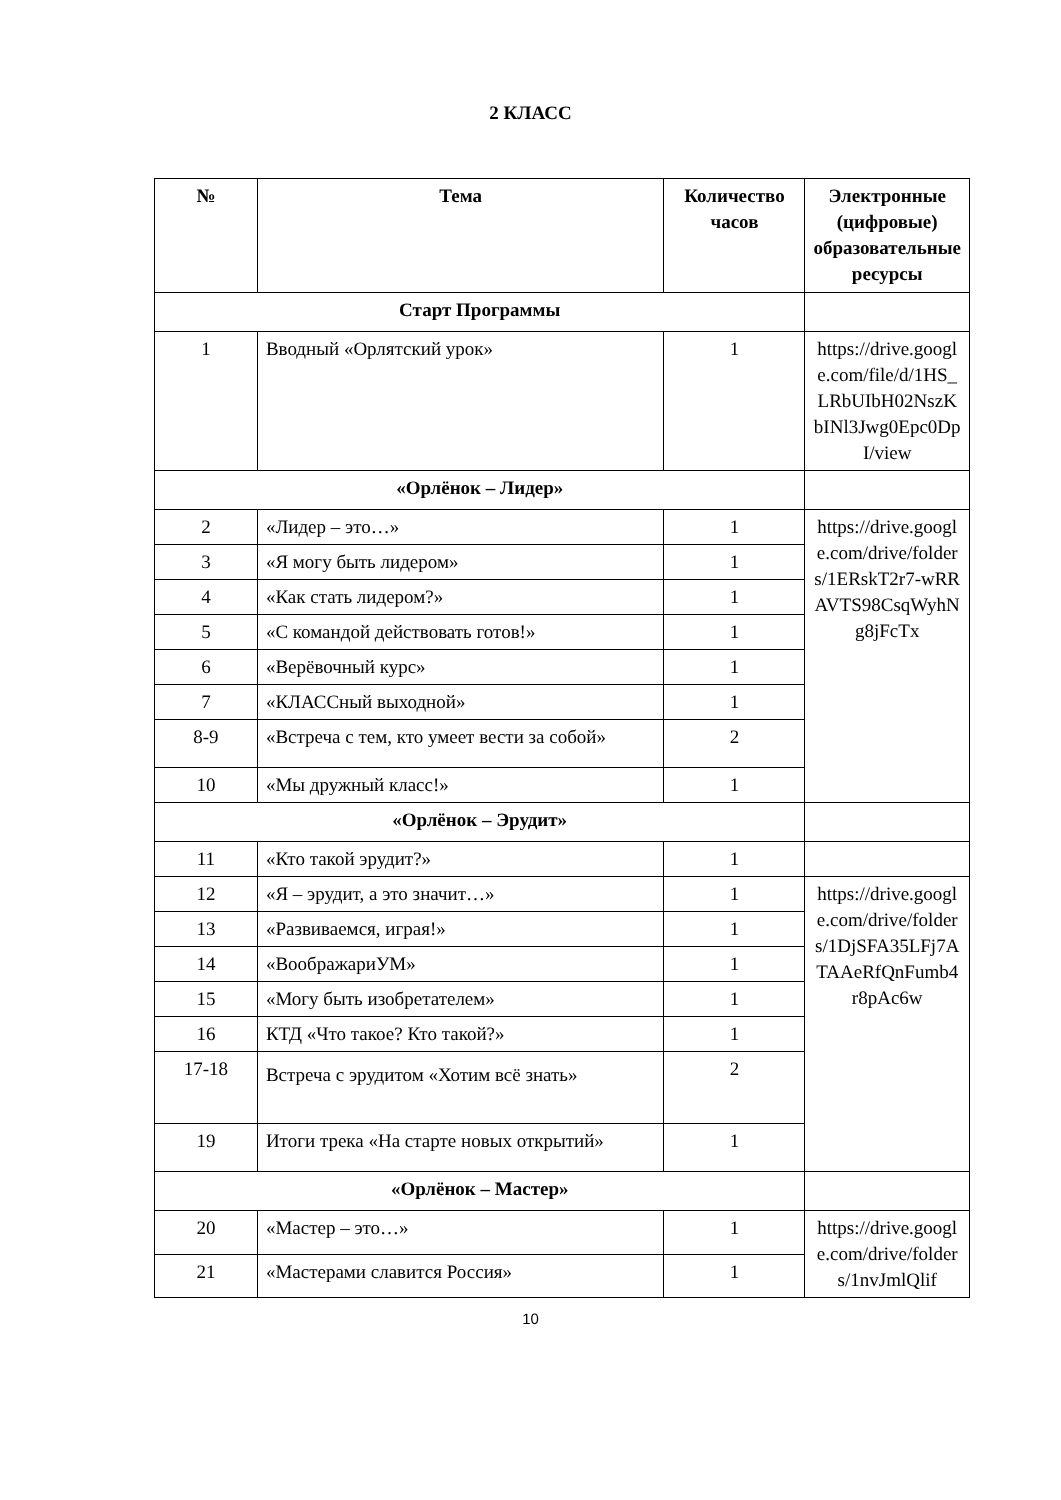2 КЛАСС
| № | Тема | Количество часов | Электронные (цифровые) образовательные ресурсы |
| --- | --- | --- | --- |
| Старт Программы | | | |
| 1 | Вводный «Орлятский урок» | 1 | https://drive.google.com/file/d/1HS_LRbUIbH02NszKbINl3Jwg0Epc0DpI/view |
| «Орлёнок – Лидер» | | | |
| 2 | «Лидер – это…» | 1 | https://drive.google.com/drive/folders/1ERskT2r7-wRRAVTS98CsqWyhNg8jFcTx |
| 3 | «Я могу быть лидером» | 1 | |
| 4 | «Как стать лидером?» | 1 | |
| 5 | «С командой действовать готов!» | 1 | |
| 6 | «Верёвочный курс» | 1 | |
| 7 | «КЛАССный выходной» | 1 | |
| 8-9 | «Встреча с тем, кто умеет вести за собой» | 2 | |
| 10 | «Мы дружный класс!» | 1 | |
| «Орлёнок – Эрудит» | | | |
| 11 | «Кто такой эрудит?» | 1 | |
| 12 | «Я – эрудит, а это значит…» | 1 | https://drive.google.com/drive/folders/1DjSFA35LFj7ATAAeRfQnFumb4r8pAc6w |
| 13 | «Развиваемся, играя!» | 1 | |
| 14 | «ВоображариУМ» | 1 | |
| 15 | «Могу быть изобретателем» | 1 | |
| 16 | КТД «Что такое? Кто такой?» | 1 | |
| 17-18 | Встреча с эрудитом «Хотим всё знать» | 2 | |
| 19 | Итоги трека «На старте новых открытий» | 1 | |
| «Орлёнок – Мастер» | | | |
| 20 | «Мастер – это…» | 1 | https://drive.google.com/drive/folders/1nvJmlQlif |
| 21 | «Мастерами славится Россия» | 1 | |
10